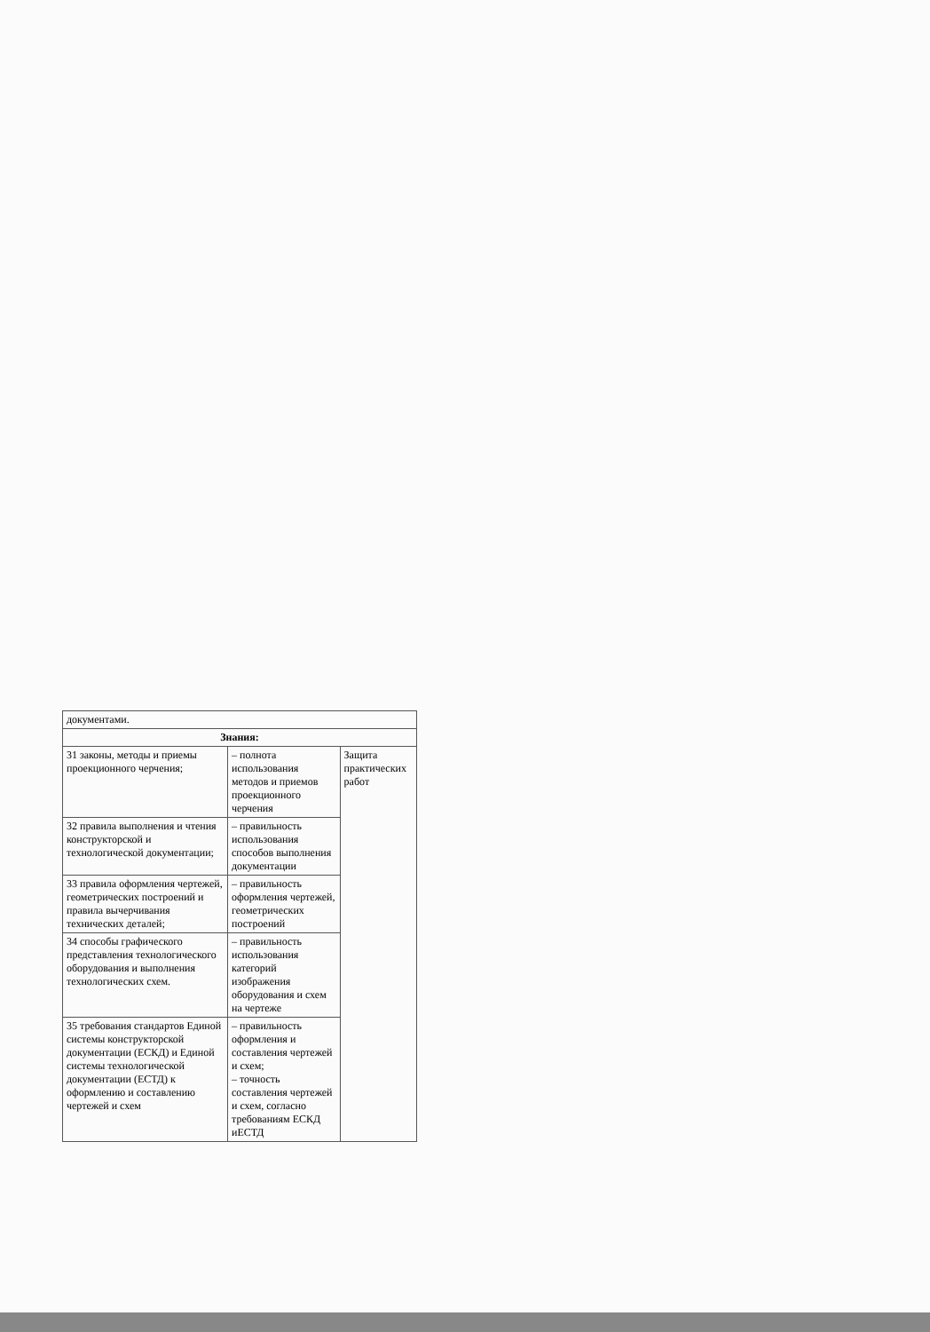| документами. | | |
| Знания: | | |
| 31 законы, методы и приемы проекционного черчения; | – полнота использования методов и приемов проекционного черчения | Защита практических работ |
| 32 правила выполнения и чтения конструкторской и технологической документации; | – правильность использования способов выполнения документации | |
| 33 правила оформления чертежей, геометрических построений и правила вычерчивания технических деталей; | – правильность оформления чертежей, геометрических построений | |
| 34 способы графического представления технологического оборудования и выполнения технологических схем. | – правильность использования категорий изображения оборудования и схем на чертеже | |
| 35 требования стандартов Единой системы конструкторской документации (ЕСКД) и Единой системы технологической документации (ЕСТД) к оформлению и составлению чертежей и схем | – правильность оформления и составления чертежей и схем; – точность составления чертежей и схем, согласно требованиям ЕСКД иЕСТД | |